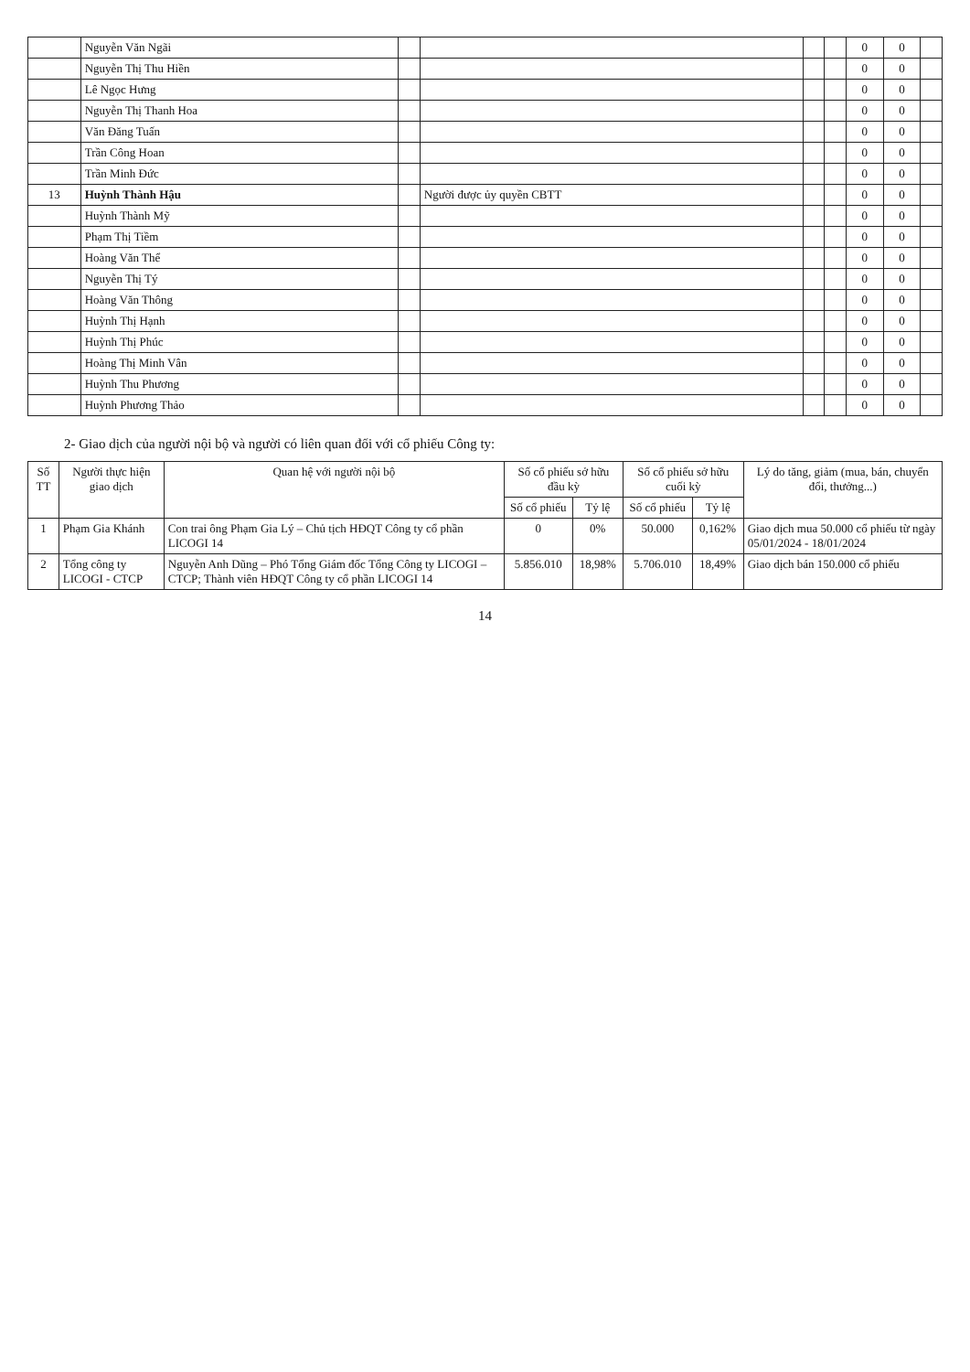| | Nguyễn Văn Ngãi | | | | | 0 | 0 | |
| | Nguyễn Thị Thu Hiền | | | | | 0 | 0 | |
| | Lê Ngọc Hưng | | | | | 0 | 0 | |
| | Nguyễn Thị Thanh Hoa | | | | | 0 | 0 | |
| | Văn Đăng Tuấn | | | | | 0 | 0 | |
| | Trần Công Hoan | | | | | 0 | 0 | |
| | Trần Minh Đức | | | | | 0 | 0 | |
| 13 | Huỳnh Thành Hậu | | Người được ủy quyền CBTT | | | 0 | 0 | |
| | Huỳnh Thành Mỹ | | | | | 0 | 0 | |
| | Phạm Thị Tiềm | | | | | 0 | 0 | |
| | Hoàng Văn Thể | | | | | 0 | 0 | |
| | Nguyễn Thị Tý | | | | | 0 | 0 | |
| | Hoàng Văn Thông | | | | | 0 | 0 | |
| | Huỳnh Thị Hạnh | | | | | 0 | 0 | |
| | Huỳnh Thị Phúc | | | | | 0 | 0 | |
| | Hoàng Thị Minh Vân | | | | | 0 | 0 | |
| | Huỳnh Thu Phương | | | | | 0 | 0 | |
| | Huỳnh Phương Thảo | | | | | 0 | 0 | |
2- Giao dịch của người nội bộ và người có liên quan đối với cổ phiếu Công ty:
| Số TT | Người thực hiện giao dịch | Quan hệ với người nội bộ | Số cổ phiếu sở hữu đầu kỳ | | Số cổ phiếu sở hữu cuối kỳ | | Lý do tăng, giảm (mua, bán, chuyển đổi, thưởng...) |
| --- | --- | --- | --- | --- | --- | --- | --- |
| | | | Số cổ phiếu | Tỷ lệ | Số cổ phiếu | Tỷ lệ | |
| 1 | Phạm Gia Khánh | Con trai ông Phạm Gia Lý – Chủ tịch HĐQT Công ty cổ phần LICOGI 14 | 0 | 0% | 50.000 | 0,162% | Giao dịch mua 50.000 cổ phiếu từ ngày 05/01/2024 - 18/01/2024 |
| 2 | Tổng công ty LICOGI - CTCP | Nguyễn Anh Dũng – Phó Tổng Giám đốc Tổng Công ty LICOGI – CTCP; Thành viên HĐQT Công ty cổ phần LICOGI 14 | 5.856.010 | 18,98% | 5.706.010 | 18,49% | Giao dịch bán 150.000 cổ phiếu |
14